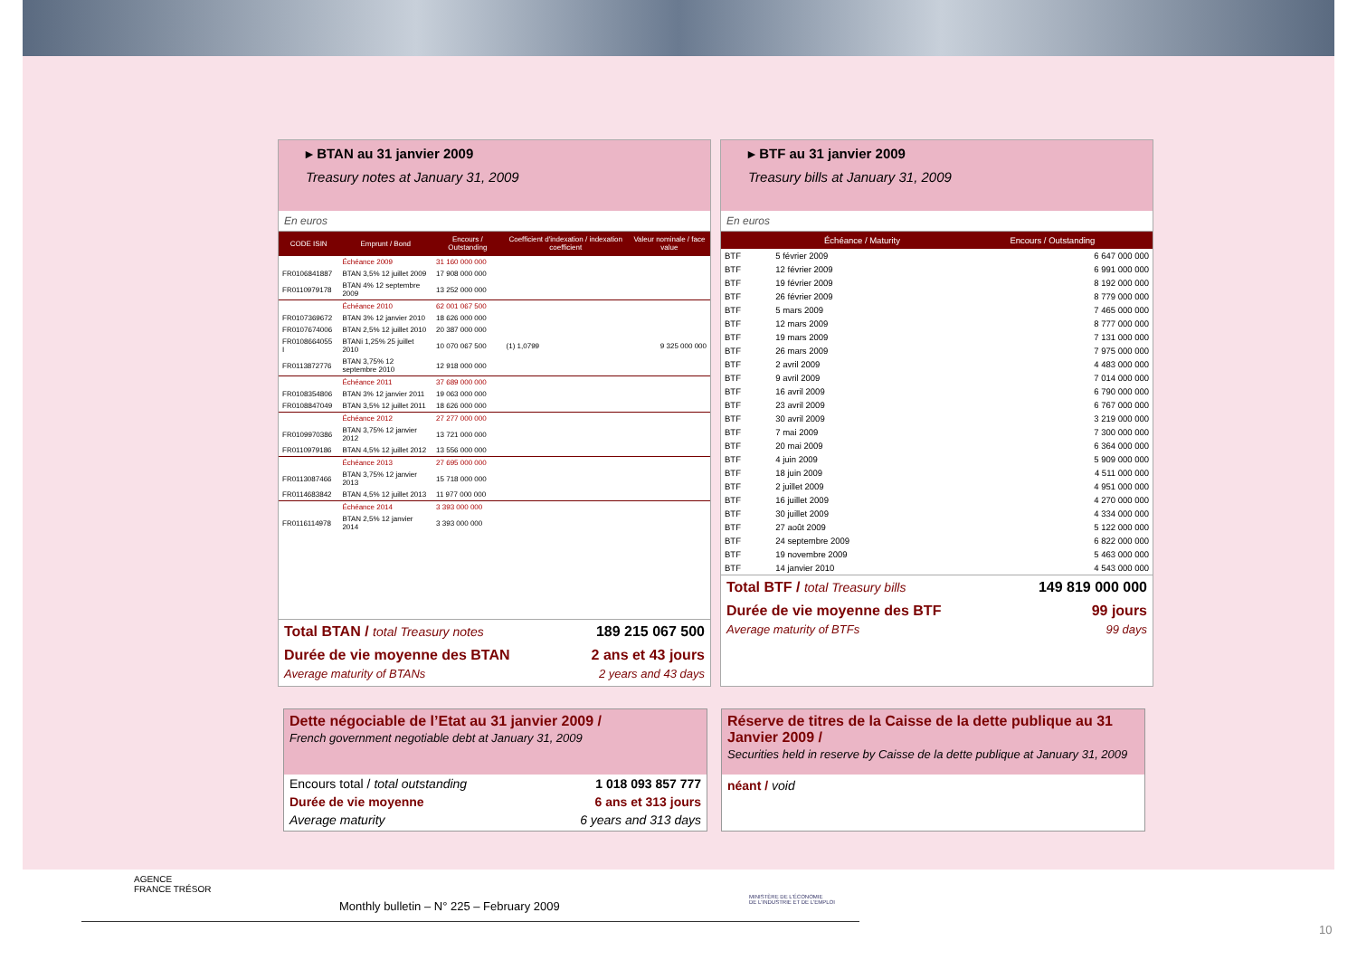▸ BTAN au 31 janvier 2009
Treasury notes at January 31, 2009
En euros
| CODE ISIN | Emprunt / Bond | Encours / Outstanding | Coefficient d'indexation / indexation coefficient | Valeur nominale / face value |
| --- | --- | --- | --- | --- |
| | Échéance 2009 | 31 160 000 000 | | |
| FR0106841887 | BTAN 3,5% 12 juillet 2009 | 17 908 000 000 | | |
| FR0110979178 | BTAN 4% 12 septembre 2009 | 13 252 000 000 | | |
| | Échéance 2010 | 62 001 067 500 | | |
| FR0107369672 | BTAN 3% 12 janvier 2010 | 18 626 000 000 | | |
| FR0107674006 | BTAN 2,5% 12 juillet 2010 | 20 387 000 000 | | |
| FR0108664055 I | BTANi 1,25% 25 juillet 2010 | 10 070 067 500 | (1) 1,0799 | 9 325 000 000 |
| FR0113872776 | BTAN 3,75% 12 septembre 2010 | 12 918 000 000 | | |
| | Échéance 2011 | 37 689 000 000 | | |
| FR0108354806 | BTAN 3% 12 janvier 2011 | 19 063 000 000 | | |
| FR0108847049 | BTAN 3,5% 12 juillet 2011 | 18 626 000 000 | | |
| | Échéance 2012 | 27 277 000 000 | | |
| FR0109970386 | BTAN 3,75% 12 janvier 2012 | 13 721 000 000 | | |
| FR0110979186 | BTAN 4,5% 12 juillet 2012 | 13 556 000 000 | | |
| | Échéance 2013 | 27 695 000 000 | | |
| FR0113087466 | BTAN 3,75% 12 janvier 2013 | 15 718 000 000 | | |
| FR0114683842 | BTAN 4,5% 12 juillet 2013 | 11 977 000 000 | | |
| | Échéance 2014 | 3 393 000 000 | | |
| FR0116114978 | BTAN 2,5% 12 janvier 2014 | 3 393 000 000 | | |
Total BTAN / total Treasury notes 189 215 067 500
Durée de vie moyenne des BTAN 2 ans et 43 jours
Average maturity of BTANs 2 years and 43 days
▸ BTF au 31 janvier 2009
Treasury bills at January 31, 2009
En euros
| | Échéance / Maturity | Encours / Outstanding |
| --- | --- | --- |
| BTF | 5 février 2009 | 6 647 000 000 |
| BTF | 12 février 2009 | 6 991 000 000 |
| BTF | 19 février 2009 | 8 192 000 000 |
| BTF | 26 février 2009 | 8 779 000 000 |
| BTF | 5 mars 2009 | 7 465 000 000 |
| BTF | 12 mars 2009 | 8 777 000 000 |
| BTF | 19 mars 2009 | 7 131 000 000 |
| BTF | 26 mars 2009 | 7 975 000 000 |
| BTF | 2 avril 2009 | 4 483 000 000 |
| BTF | 9 avril 2009 | 7 014 000 000 |
| BTF | 16 avril 2009 | 6 790 000 000 |
| BTF | 23 avril 2009 | 6 767 000 000 |
| BTF | 30 avril 2009 | 3 219 000 000 |
| BTF | 7 mai 2009 | 7 300 000 000 |
| BTF | 20 mai 2009 | 6 364 000 000 |
| BTF | 4 juin 2009 | 5 909 000 000 |
| BTF | 18 juin 2009 | 4 511 000 000 |
| BTF | 2 juillet 2009 | 4 951 000 000 |
| BTF | 16 juillet 2009 | 4 270 000 000 |
| BTF | 30 juillet 2009 | 4 334 000 000 |
| BTF | 27 août 2009 | 5 122 000 000 |
| BTF | 24 septembre 2009 | 6 822 000 000 |
| BTF | 19 novembre 2009 | 5 463 000 000 |
| BTF | 14 janvier 2010 | 4 543 000 000 |
Total BTF / total Treasury bills 149 819 000 000
Durée de vie moyenne des BTF 99 jours
Average maturity of BTFs 99 days
Dette négociable de l’Etat au 31 janvier 2009 /
French government negotiable debt at January 31, 2009
Encours total / total outstanding 1 018 093 857 777
Durée de vie moyenne 6 ans et 313 jours
Average maturity 6 years and 313 days
Réserve de titres de la Caisse de la dette publique au 31 Janvier 2009 /
Securities held in reserve by Caisse de la dette publique at January 31, 2009
néant / void
AGENCE
FRANCE TRÉSOR
Monthly bulletin – N° 225 – February 2009
MINISTÈRE DE L'ÉCONOMIE
DE L'INDUSTRIE ET DE L'EMPLOI
10